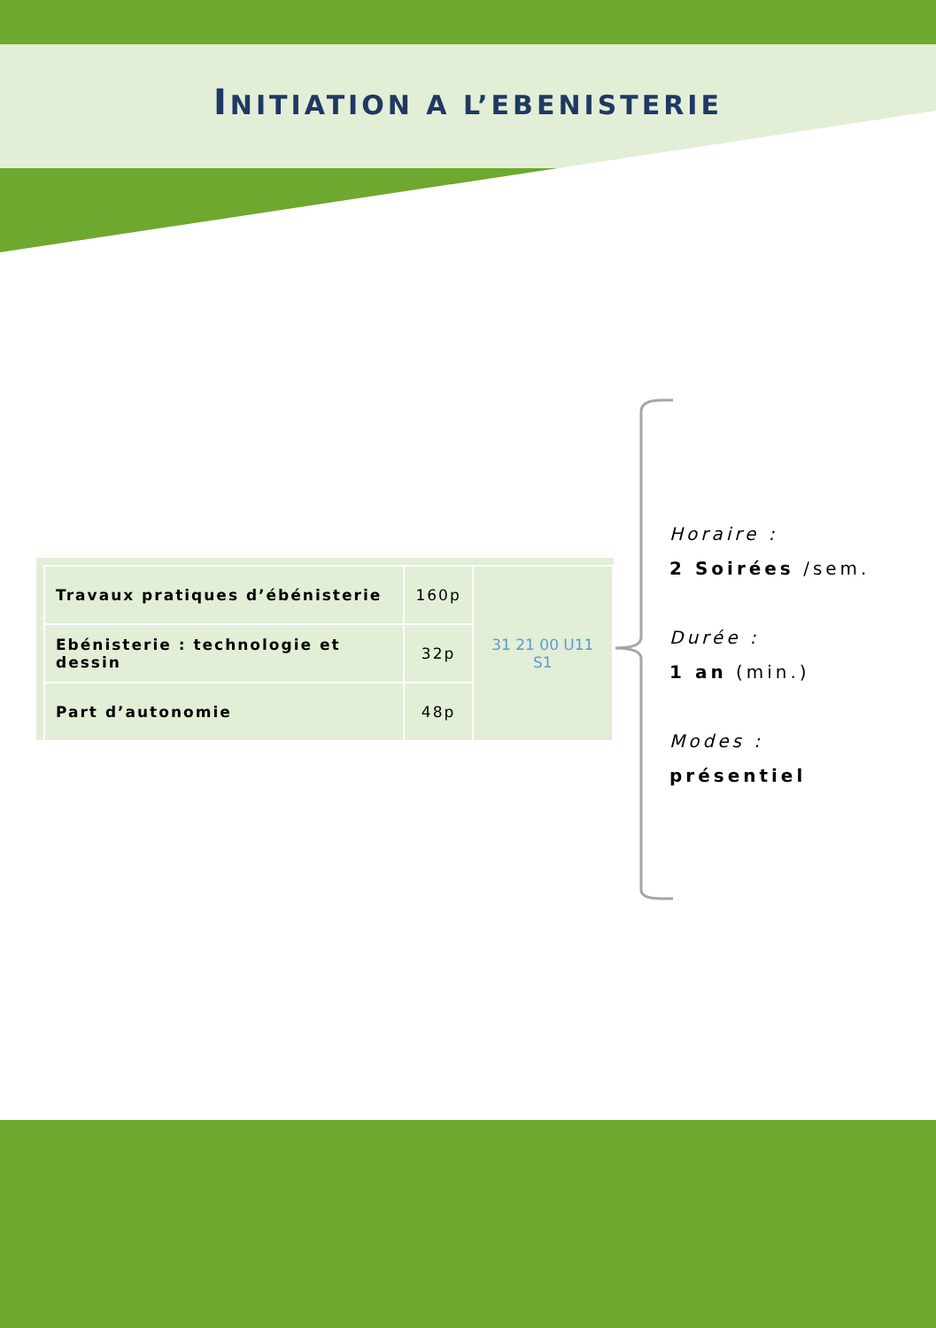INITIATION A L’EBENISTERIE
| Travaux pratiques d’ébénisterie | 160p | 31 21 00 U11 S1 |
| Ebénisterie : technologie et dessin | 32p | |
| Part d’autonomie | 48p | |
Horaire :
2 Soirées /sem.
Durée :
1 an (min.)
Modes :
présentiel